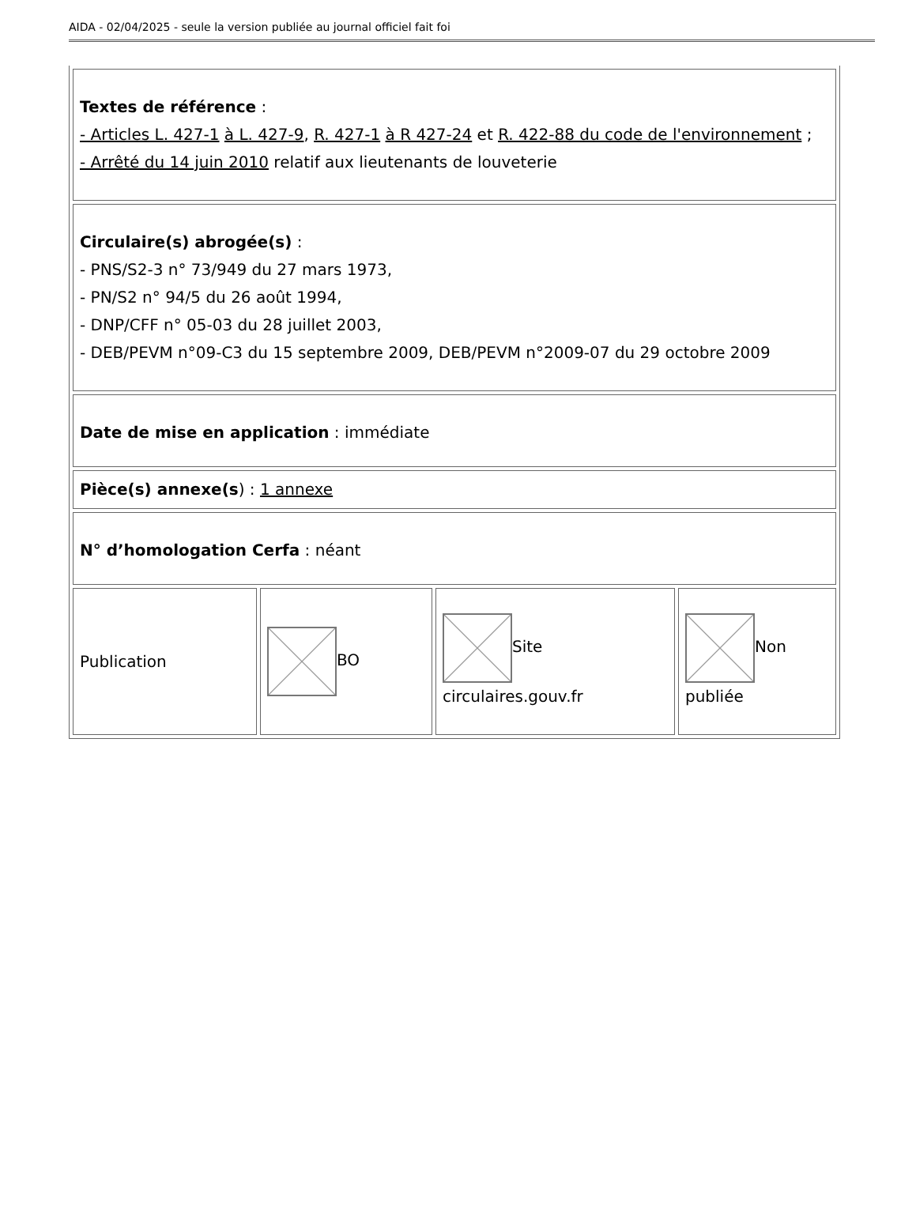AIDA - 02/04/2025 - seule la version publiée au journal officiel fait foi
| Textes de référence : - Articles L. 427-1 à L. 427-9 , R. 427-1 à R 427-24 et R. 422-88 du code de l'environnement ; - Arrêté du 14 juin 2010 relatif aux lieutenants de louveterie | | | |
| Circulaire(s) abrogée(s) : - PNS/S2-3 n° 73/949 du 27 mars 1973, - PN/S2 n° 94/5 du 26 août 1994, - DNP/CFF n° 05-03 du 28 juillet 2003, - DEB/PEVM n°09-C3 du 15 septembre 2009, DEB/PEVM n°2009-07 du 29 octobre 2009 | | | |
| Date de mise en application : immédiate | | | |
| Pièce(s) annexe(s ) : 1 annexe | | | |
| N° d’homologation Cerfa : néant | | | |
| Publication | BO | Site circulaires.gouv.fr | Non publiée |